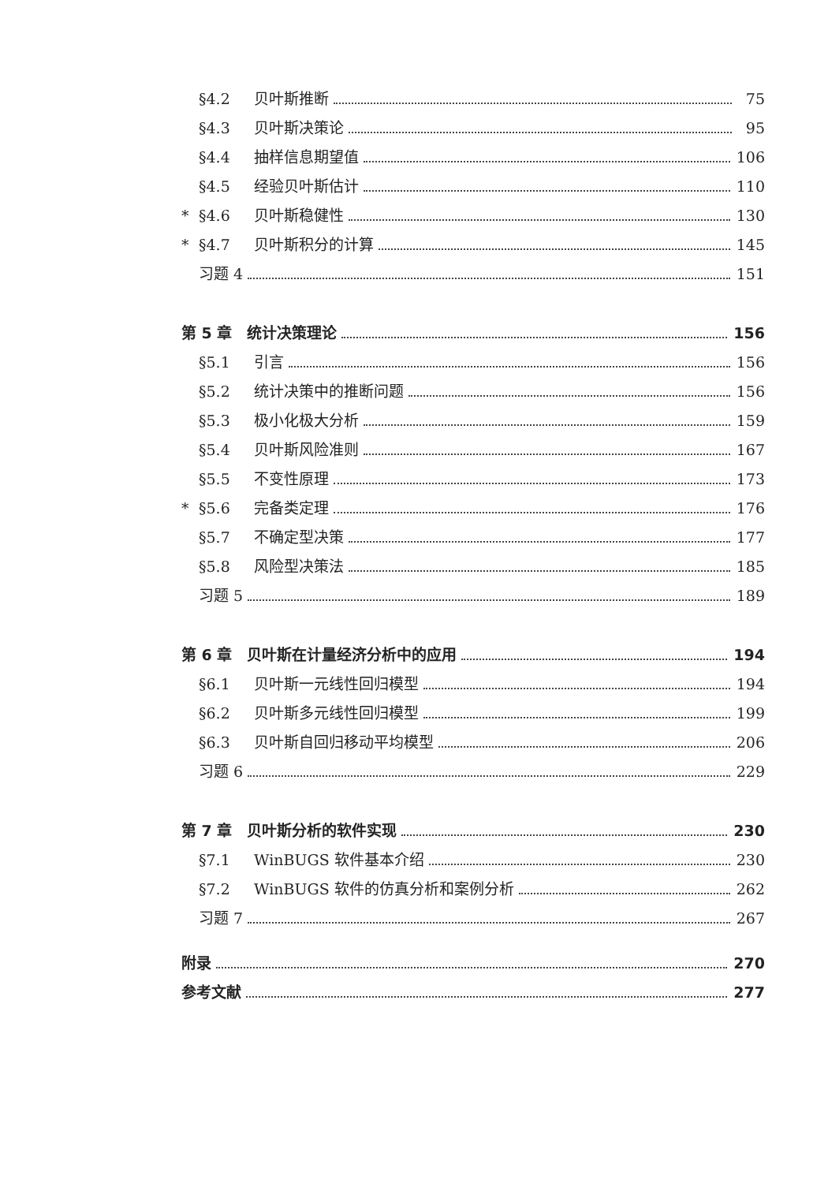§4.2 贝叶斯推断 75
§4.3 贝叶斯决策论 95
§4.4 抽样信息期望值 106
§4.5 经验贝叶斯估计 110
* §4.6 贝叶斯稳健性 130
* §4.7 贝叶斯积分的计算 145
习题 4 151
第 5 章　统计决策理论 156
§5.1 引言 156
§5.2 统计决策中的推断问题 156
§5.3 极小化极大分析 159
§5.4 贝叶斯风险准则 167
§5.5 不变性原理 173
* §5.6 完备类定理 176
§5.7 不确定型决策 177
§5.8 风险型决策法 185
习题 5 189
第 6 章　贝叶斯在计量经济分析中的应用 194
§6.1 贝叶斯一元线性回归模型 194
§6.2 贝叶斯多元线性回归模型 199
§6.3 贝叶斯自回归移动平均模型 206
习题 6 229
第 7 章　贝叶斯分析的软件实现 230
§7.1 WinBUGS 软件基本介绍 230
§7.2 WinBUGS 软件的仿真分析和案例分析 262
习题 7 267
附录 270
参考文献 277